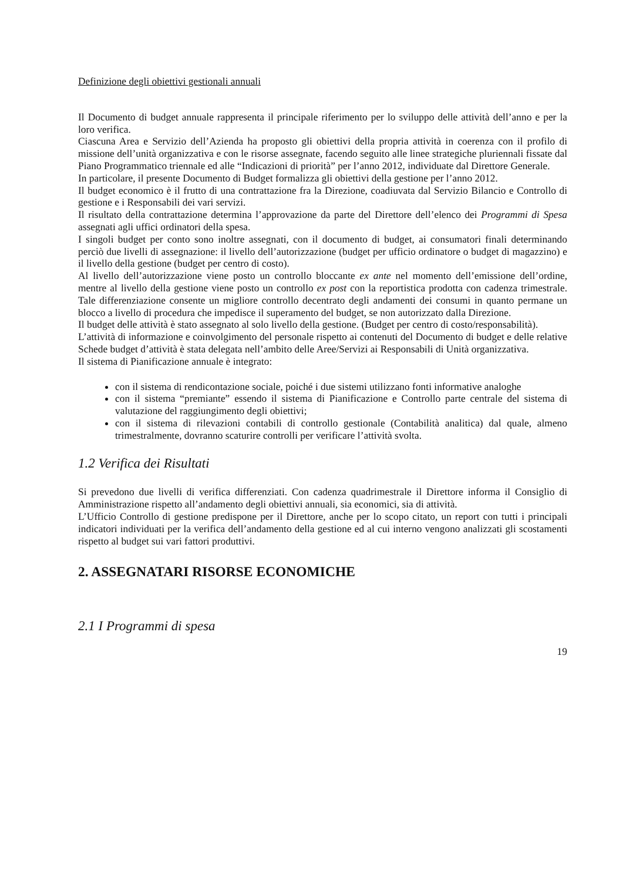Definizione degli obiettivi gestionali annuali
Il Documento di budget annuale rappresenta il principale riferimento per lo sviluppo delle attività dell’anno e per la loro verifica.
Ciascuna Area e Servizio dell’Azienda ha proposto gli obiettivi della propria attività in coerenza con il profilo di missione dell’unità organizzativa e con le risorse assegnate, facendo seguito alle linee strategiche pluriennali fissate dal Piano Programmatico triennale ed alle “Indicazioni di priorità” per l’anno 2012, individuate dal Direttore Generale.
In particolare, il presente Documento di Budget formalizza gli obiettivi della gestione per l’anno 2012.
Il budget economico è il frutto di una contrattazione fra la Direzione, coadiuvata dal Servizio Bilancio e Controllo di gestione e i Responsabili dei vari servizi.
Il risultato della contrattazione determina l’approvazione da parte del Direttore dell’elenco dei Programmi di Spesa assegnati agli uffici ordinatori della spesa.
I singoli budget per conto sono inoltre assegnati, con il documento di budget, ai consumatori finali determinando perciò due livelli di assegnazione: il livello dell’autorizzazione (budget per ufficio ordinatore o budget di magazzino) e il livello della gestione (budget per centro di costo).
Al livello dell’autorizzazione viene posto un controllo bloccante ex ante nel momento dell’emissione dell’ordine, mentre al livello della gestione viene posto un controllo ex post con la reportistica prodotta con cadenza trimestrale. Tale differenziazione consente un migliore controllo decentrato degli andamenti dei consumi in quanto permane un blocco a livello di procedura che impedisce il superamento del budget, se non autorizzato dalla Direzione.
Il budget delle attività è stato assegnato al solo livello della gestione. (Budget per centro di costo/responsabilità).
L’attività di informazione e coinvolgimento del personale rispetto ai contenuti del Documento di budget e delle relative Schede budget d’attività è stata delegata nell’ambito delle Aree/Servizi ai Responsabili di Unità organizzativa.
Il sistema di Pianificazione annuale è integrato:
con il sistema di rendicontazione sociale, poiché i due sistemi utilizzano fonti informative analoghe
con il sistema “premiante” essendo il sistema di Pianificazione e Controllo parte centrale del sistema di valutazione del raggiungimento degli obiettivi;
con il sistema di rilevazioni contabili di controllo gestionale (Contabilità analitica) dal quale, almeno trimestralmente, dovranno scaturire controlli per verificare l’attività svolta.
1.2 Verifica dei Risultati
Si prevedono due livelli di verifica differenziati. Con cadenza quadrimestrale il Direttore informa il Consiglio di Amministrazione rispetto all’andamento degli obiettivi annuali, sia economici, sia di attività.
L’Ufficio Controllo di gestione predispone per il Direttore, anche per lo scopo citato, un report con tutti i principali indicatori individuati per la verifica dell’andamento della gestione ed al cui interno vengono analizzati gli scostamenti rispetto al budget sui vari fattori produttivi.
2. ASSEGNATARI RISORSE ECONOMICHE
2.1 I Programmi di spesa
19